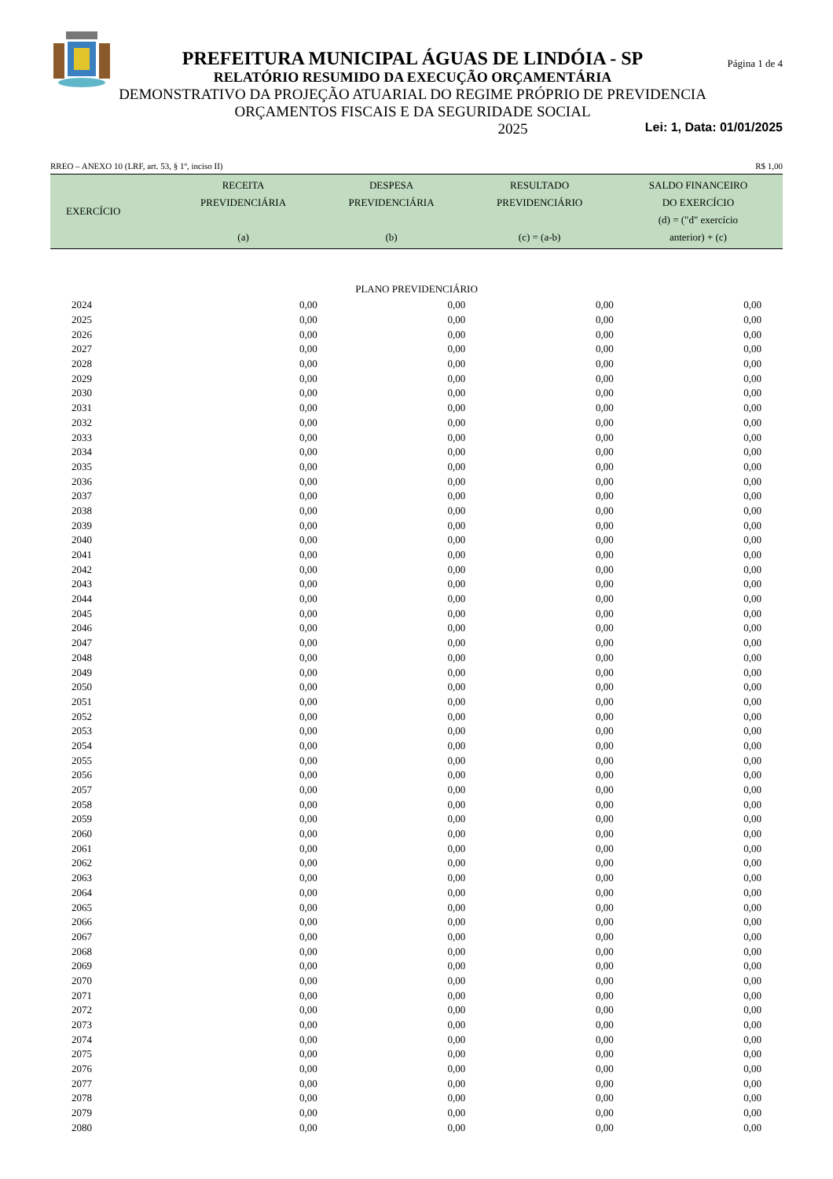PREFEITURA MUNICIPAL ÁGUAS DE LINDÓIA - SP
RELATÓRIO RESUMIDO DA EXECUÇÃO ORÇAMENTÁRIA
DEMONSTRATIVO DA PROJEÇÃO ATUARIAL DO REGIME PRÓPRIO DE PREVIDENCIA
ORÇAMENTOS FISCAIS E DA SEGURIDADE SOCIAL
Página 1 de 4
2025 Lei: 1, Data: 01/01/2025
RREO – ANEXO 10 (LRF, art. 53, § 1º, inciso II) R$ 1,00
| EXERCÍCIO | RECEITA PREVIDENCIÁRIA (a) | DESPESA PREVIDENCIÁRIA (b) | RESULTADO PREVIDENCIÁRIO (c) = (a-b) | SALDO FINANCEIRO DO EXERCÍCIO (d) = ("d" exercício anterior) + (c) |
| --- | --- | --- | --- | --- |
| PLANO PREVIDENCIÁRIO | | | | |
| 2024 | 0,00 | 0,00 | 0,00 | 0,00 |
| 2025 | 0,00 | 0,00 | 0,00 | 0,00 |
| 2026 | 0,00 | 0,00 | 0,00 | 0,00 |
| 2027 | 0,00 | 0,00 | 0,00 | 0,00 |
| 2028 | 0,00 | 0,00 | 0,00 | 0,00 |
| 2029 | 0,00 | 0,00 | 0,00 | 0,00 |
| 2030 | 0,00 | 0,00 | 0,00 | 0,00 |
| 2031 | 0,00 | 0,00 | 0,00 | 0,00 |
| 2032 | 0,00 | 0,00 | 0,00 | 0,00 |
| 2033 | 0,00 | 0,00 | 0,00 | 0,00 |
| 2034 | 0,00 | 0,00 | 0,00 | 0,00 |
| 2035 | 0,00 | 0,00 | 0,00 | 0,00 |
| 2036 | 0,00 | 0,00 | 0,00 | 0,00 |
| 2037 | 0,00 | 0,00 | 0,00 | 0,00 |
| 2038 | 0,00 | 0,00 | 0,00 | 0,00 |
| 2039 | 0,00 | 0,00 | 0,00 | 0,00 |
| 2040 | 0,00 | 0,00 | 0,00 | 0,00 |
| 2041 | 0,00 | 0,00 | 0,00 | 0,00 |
| 2042 | 0,00 | 0,00 | 0,00 | 0,00 |
| 2043 | 0,00 | 0,00 | 0,00 | 0,00 |
| 2044 | 0,00 | 0,00 | 0,00 | 0,00 |
| 2045 | 0,00 | 0,00 | 0,00 | 0,00 |
| 2046 | 0,00 | 0,00 | 0,00 | 0,00 |
| 2047 | 0,00 | 0,00 | 0,00 | 0,00 |
| 2048 | 0,00 | 0,00 | 0,00 | 0,00 |
| 2049 | 0,00 | 0,00 | 0,00 | 0,00 |
| 2050 | 0,00 | 0,00 | 0,00 | 0,00 |
| 2051 | 0,00 | 0,00 | 0,00 | 0,00 |
| 2052 | 0,00 | 0,00 | 0,00 | 0,00 |
| 2053 | 0,00 | 0,00 | 0,00 | 0,00 |
| 2054 | 0,00 | 0,00 | 0,00 | 0,00 |
| 2055 | 0,00 | 0,00 | 0,00 | 0,00 |
| 2056 | 0,00 | 0,00 | 0,00 | 0,00 |
| 2057 | 0,00 | 0,00 | 0,00 | 0,00 |
| 2058 | 0,00 | 0,00 | 0,00 | 0,00 |
| 2059 | 0,00 | 0,00 | 0,00 | 0,00 |
| 2060 | 0,00 | 0,00 | 0,00 | 0,00 |
| 2061 | 0,00 | 0,00 | 0,00 | 0,00 |
| 2062 | 0,00 | 0,00 | 0,00 | 0,00 |
| 2063 | 0,00 | 0,00 | 0,00 | 0,00 |
| 2064 | 0,00 | 0,00 | 0,00 | 0,00 |
| 2065 | 0,00 | 0,00 | 0,00 | 0,00 |
| 2066 | 0,00 | 0,00 | 0,00 | 0,00 |
| 2067 | 0,00 | 0,00 | 0,00 | 0,00 |
| 2068 | 0,00 | 0,00 | 0,00 | 0,00 |
| 2069 | 0,00 | 0,00 | 0,00 | 0,00 |
| 2070 | 0,00 | 0,00 | 0,00 | 0,00 |
| 2071 | 0,00 | 0,00 | 0,00 | 0,00 |
| 2072 | 0,00 | 0,00 | 0,00 | 0,00 |
| 2073 | 0,00 | 0,00 | 0,00 | 0,00 |
| 2074 | 0,00 | 0,00 | 0,00 | 0,00 |
| 2075 | 0,00 | 0,00 | 0,00 | 0,00 |
| 2076 | 0,00 | 0,00 | 0,00 | 0,00 |
| 2077 | 0,00 | 0,00 | 0,00 | 0,00 |
| 2078 | 0,00 | 0,00 | 0,00 | 0,00 |
| 2079 | 0,00 | 0,00 | 0,00 | 0,00 |
| 2080 | 0,00 | 0,00 | 0,00 | 0,00 |